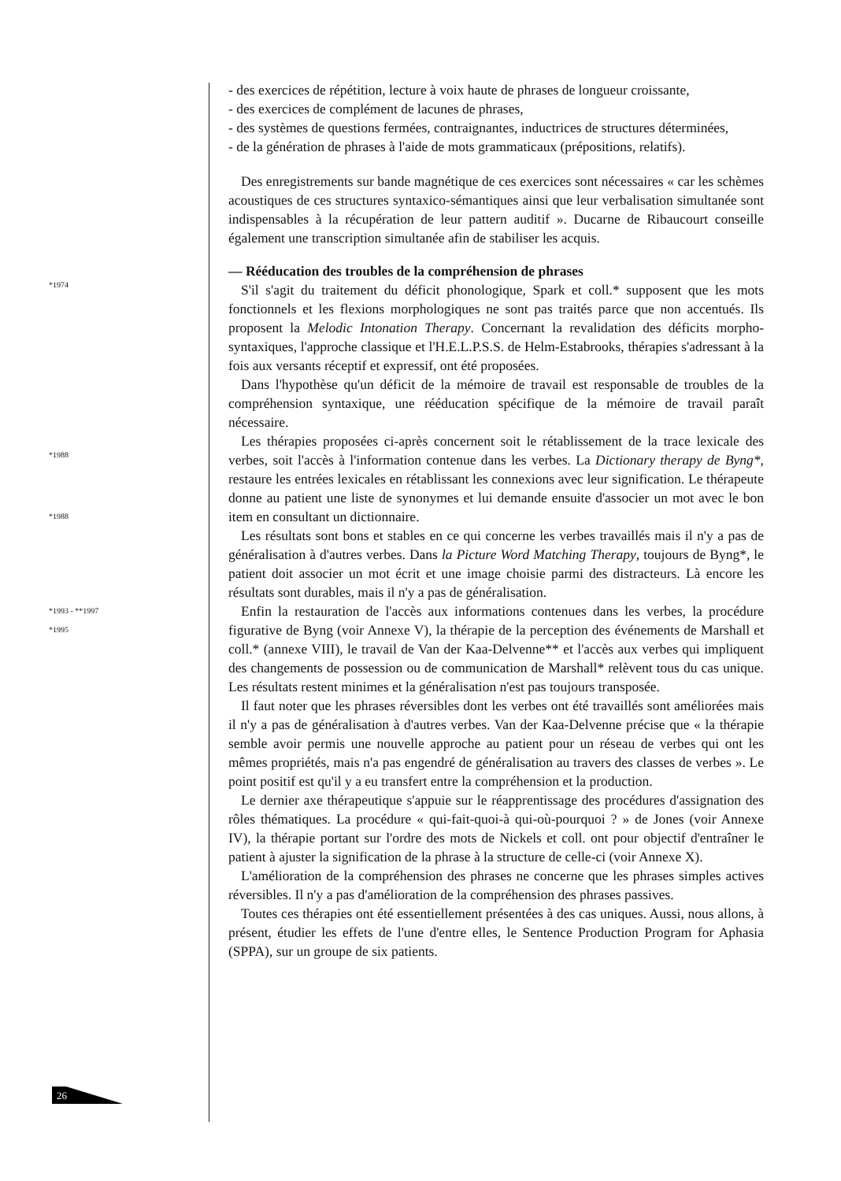- des exercices de répétition, lecture à voix haute de phrases de longueur croissante,
- des exercices de complément de lacunes de phrases,
- des systèmes de questions fermées, contraignantes, inductrices de structures déterminées,
- de la génération de phrases à l'aide de mots grammaticaux (prépositions, relatifs).
Des enregistrements sur bande magnétique de ces exercices sont nécessaires « car les schèmes acoustiques de ces structures syntaxico-sémantiques ainsi que leur verbalisation simultanée sont indispensables à la récupération de leur pattern auditif ». Ducarne de Ribaucourt conseille également une transcription simultanée afin de stabiliser les acquis.
— Rééducation des troubles de la compréhension de phrases
*1974
S'il s'agit du traitement du déficit phonologique, Spark et coll.* supposent que les mots fonctionnels et les flexions morphologiques ne sont pas traités parce que non accentués. Ils proposent la Melodic Intonation Therapy. Concernant la revalidation des déficits morpho-syntaxiques, l'approche classique et l'H.E.L.P.S.S. de Helm-Estabrooks, thérapies s'adressant à la fois aux versants réceptif et expressif, ont été proposées.
Dans l'hypothèse qu'un déficit de la mémoire de travail est responsable de troubles de la compréhension syntaxique, une rééducation spécifique de la mémoire de travail paraît nécessaire.
Les thérapies proposées ci-après concernent soit le rétablissement de la trace lexicale des verbes, soit l'accès à l'information contenue dans les verbes. La Dictionary therapy de Byng*, restaure les entrées lexicales en rétablissant les connexions avec leur signification. Le thérapeute donne au patient une liste de synonymes et lui demande ensuite d'associer un mot avec le bon item en consultant un dictionnaire.
*1988
Les résultats sont bons et stables en ce qui concerne les verbes travaillés mais il n'y a pas de généralisation à d'autres verbes. Dans la Picture Word Matching Therapy, toujours de Byng*, le patient doit associer un mot écrit et une image choisie parmi des distracteurs. Là encore les résultats sont durables, mais il n'y a pas de généralisation.
Enfin la restauration de l'accès aux informations contenues dans les verbes, la procédure figurative de Byng (voir Annexe V), la thérapie de la perception des événements de Marshall et coll.* (annexe VIII), le travail de Van der Kaa-Delvenne** et l'accès aux verbes qui impliquent des changements de possession ou de communication de Marshall* relèvent tous du cas unique. Les résultats restent minimes et la généralisation n'est pas toujours transposée.
*1988
*1993 - **1997
*1995
Il faut noter que les phrases réversibles dont les verbes ont été travaillés sont améliorées mais il n'y a pas de généralisation à d'autres verbes. Van der Kaa-Delvenne précise que « la thérapie semble avoir permis une nouvelle approche au patient pour un réseau de verbes qui ont les mêmes propriétés, mais n'a pas engendré de généralisation au travers des classes de verbes ». Le point positif est qu'il y a eu transfert entre la compréhension et la production.
Le dernier axe thérapeutique s'appuie sur le réapprentissage des procédures d'assignation des rôles thématiques. La procédure « qui-fait-quoi-à qui-où-pourquoi ? » de Jones (voir Annexe IV), la thérapie portant sur l'ordre des mots de Nickels et coll. ont pour objectif d'entraîner le patient à ajuster la signification de la phrase à la structure de celle-ci (voir Annexe X).
L'amélioration de la compréhension des phrases ne concerne que les phrases simples actives réversibles. Il n'y a pas d'amélioration de la compréhension des phrases passives.
Toutes ces thérapies ont été essentiellement présentées à des cas uniques. Aussi, nous allons, à présent, étudier les effets de l'une d'entre elles, le Sentence Production Program for Aphasia (SPPA), sur un groupe de six patients.
26